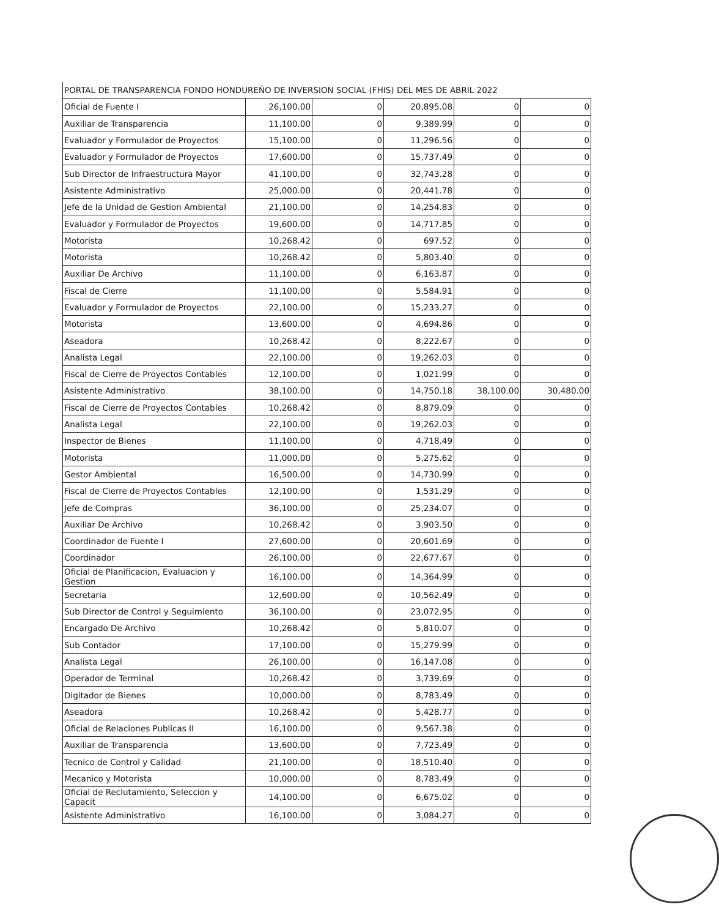| PORTAL DE TRANSPARENCIA FONDO HONDUREÑO DE INVERSION SOCIAL (FHIS) DEL MES DE ABRIL 2022 | | | | | |
| --- | --- | --- | --- | --- | --- |
| Oficial de Fuente I | 26,100.00 | 0 | 20,895.08 | 0 | 0 |
| Auxiliar de Transparencia | 11,100.00 | 0 | 9,389.99 | 0 | 0 |
| Evaluador y Formulador de Proyectos | 15,100.00 | 0 | 11,296.56 | 0 | 0 |
| Evaluador y Formulador de Proyectos | 17,600.00 | 0 | 15,737.49 | 0 | 0 |
| Sub Director de Infraestructura Mayor | 41,100.00 | 0 | 32,743.28 | 0 | 0 |
| Asistente Administrativo | 25,000.00 | 0 | 20,441.78 | 0 | 0 |
| Jefe de la Unidad de Gestion Ambiental | 21,100.00 | 0 | 14,254.83 | 0 | 0 |
| Evaluador y Formulador de Proyectos | 19,600.00 | 0 | 14,717.85 | 0 | 0 |
| Motorista | 10,268.42 | 0 | 697.52 | 0 | 0 |
| Motorista | 10,268.42 | 0 | 5,803.40 | 0 | 0 |
| Auxiliar De Archivo | 11,100.00 | 0 | 6,163.87 | 0 | 0 |
| Fiscal de Cierre | 11,100.00 | 0 | 5,584.91 | 0 | 0 |
| Evaluador y Formulador de Proyectos | 22,100.00 | 0 | 15,233.27 | 0 | 0 |
| Motorista | 13,600.00 | 0 | 4,694.86 | 0 | 0 |
| Aseadora | 10,268.42 | 0 | 8,222.67 | 0 | 0 |
| Analista Legal | 22,100.00 | 0 | 19,262.03 | 0 | 0 |
| Fiscal de Cierre de Proyectos Contables | 12,100.00 | 0 | 1,021.99 | 0 | 0 |
| Asistente Administrativo | 38,100.00 | 0 | 14,750.18 | 38,100.00 | 30,480.00 |
| Fiscal de Cierre de Proyectos Contables | 10,268.42 | 0 | 8,879.09 | 0 | 0 |
| Analista Legal | 22,100.00 | 0 | 19,262.03 | 0 | 0 |
| Inspector de Bienes | 11,100.00 | 0 | 4,718.49 | 0 | 0 |
| Motorista | 11,000.00 | 0 | 5,275.62 | 0 | 0 |
| Gestor Ambiental | 16,500.00 | 0 | 14,730.99 | 0 | 0 |
| Fiscal de Cierre de Proyectos Contables | 12,100.00 | 0 | 1,531.29 | 0 | 0 |
| Jefe de Compras | 36,100.00 | 0 | 25,234.07 | 0 | 0 |
| Auxiliar De Archivo | 10,268.42 | 0 | 3,903.50 | 0 | 0 |
| Coordinador de Fuente I | 27,600.00 | 0 | 20,601.69 | 0 | 0 |
| Coordinador | 26,100.00 | 0 | 22,677.67 | 0 | 0 |
| Oficial de Planificacion, Evaluacion y Gestion | 16,100.00 | 0 | 14,364.99 | 0 | 0 |
| Secretaria | 12,600.00 | 0 | 10,562.49 | 0 | 0 |
| Sub Director de Control y Seguimiento | 36,100.00 | 0 | 23,072.95 | 0 | 0 |
| Encargado De Archivo | 10,268.42 | 0 | 5,810.07 | 0 | 0 |
| Sub Contador | 17,100.00 | 0 | 15,279.99 | 0 | 0 |
| Analista Legal | 26,100.00 | 0 | 16,147.08 | 0 | 0 |
| Operador de Terminal | 10,268.42 | 0 | 3,739.69 | 0 | 0 |
| Digitador de Bienes | 10,000.00 | 0 | 8,783.49 | 0 | 0 |
| Aseadora | 10,268.42 | 0 | 5,428.77 | 0 | 0 |
| Oficial de Relaciones Publicas II | 16,100.00 | 0 | 9,567.38 | 0 | 0 |
| Auxiliar de Transparencia | 13,600.00 | 0 | 7,723.49 | 0 | 0 |
| Tecnico de Control y Calidad | 21,100.00 | 0 | 18,510.40 | 0 | 0 |
| Mecanico y Motorista | 10,000.00 | 0 | 8,783.49 | 0 | 0 |
| Oficial de Reclutamiento, Seleccion y Capacit | 14,100.00 | 0 | 6,675.02 | 0 | 0 |
| Asistente Administrativo | 16,100.00 | 0 | 3,084.27 | 0 | 0 |